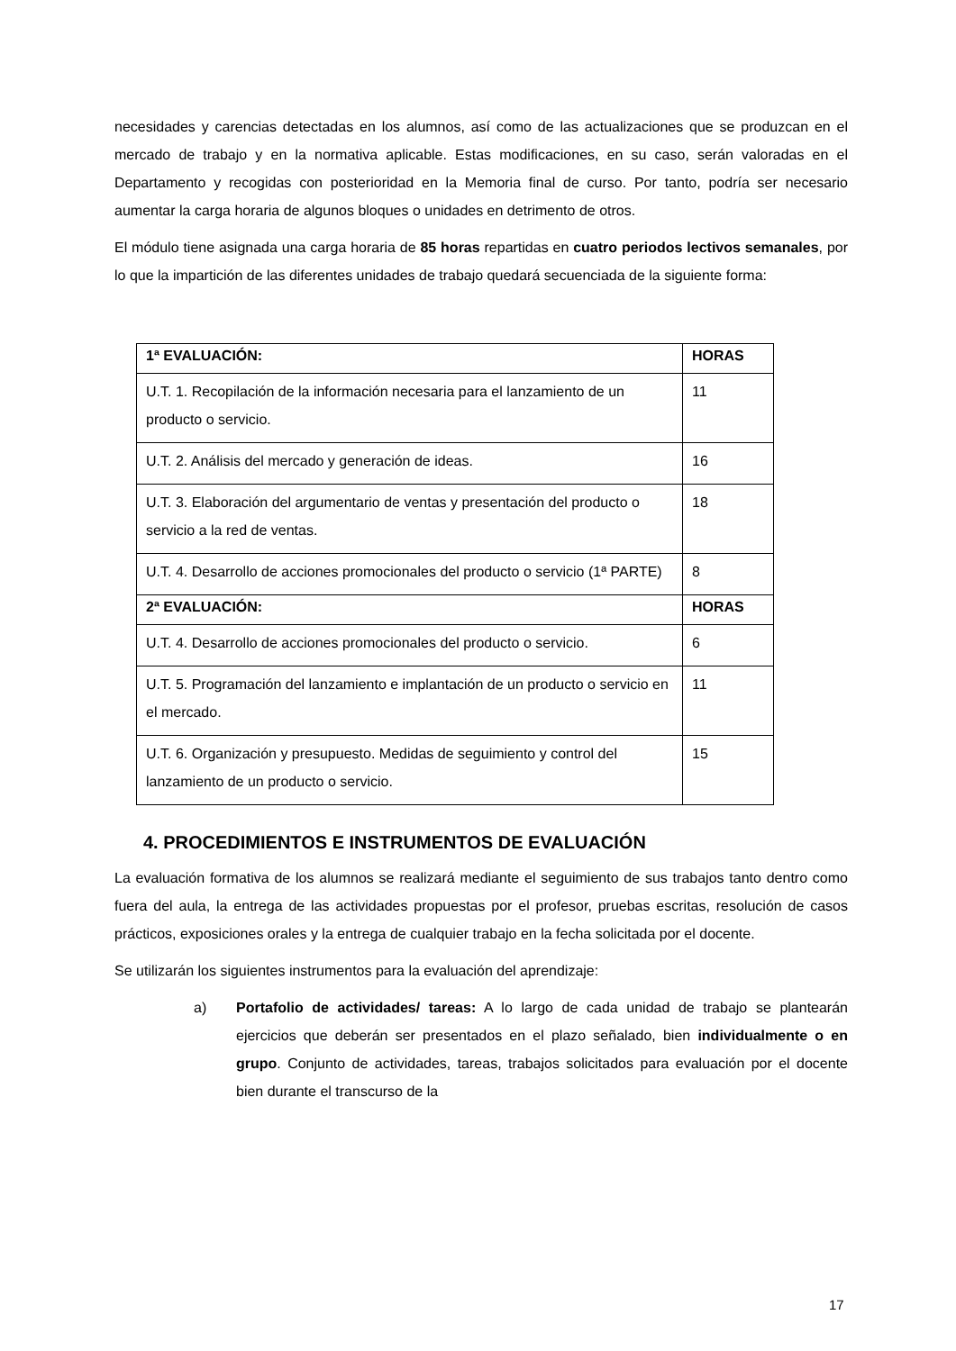necesidades y carencias detectadas en los alumnos, así como de las actualizaciones que se produzcan en el mercado de trabajo y en la normativa aplicable. Estas modificaciones, en su caso, serán valoradas en el Departamento y recogidas con posterioridad en la Memoria final de curso. Por tanto, podría ser necesario aumentar la carga horaria de algunos bloques o unidades en detrimento de otros.
El módulo tiene asignada una carga horaria de 85 horas repartidas en cuatro periodos lectivos semanales, por lo que la impartición de las diferentes unidades de trabajo quedará secuenciada de la siguiente forma:
| 1ª EVALUACIÓN: | HORAS |
| --- | --- |
| U.T. 1. Recopilación de la información necesaria para el lanzamiento de un producto o servicio. | 11 |
| U.T. 2. Análisis del mercado y generación de ideas. | 16 |
| U.T. 3. Elaboración del argumentario de ventas y presentación del producto o servicio a la red de ventas. | 18 |
| U.T. 4. Desarrollo de acciones promocionales del producto o servicio (1ª PARTE) | 8 |
| 2ª EVALUACIÓN: | HORAS |
| U.T. 4. Desarrollo de acciones promocionales del producto o servicio. | 6 |
| U.T. 5. Programación del lanzamiento e implantación de un producto o servicio en el mercado. | 11 |
| U.T. 6. Organización y presupuesto. Medidas de seguimiento y control del lanzamiento de un producto o servicio. | 15 |
4. PROCEDIMIENTOS E INSTRUMENTOS DE EVALUACIÓN
La evaluación formativa de los alumnos se realizará mediante el seguimiento de sus trabajos tanto dentro como fuera del aula, la entrega de las actividades propuestas por el profesor, pruebas escritas, resolución de casos prácticos, exposiciones orales y la entrega de cualquier trabajo en la fecha solicitada por el docente.
Se utilizarán los siguientes instrumentos para la evaluación del aprendizaje:
a) Portafolio de actividades/ tareas: A lo largo de cada unidad de trabajo se plantearán ejercicios que deberán ser presentados en el plazo señalado, bien individualmente o en grupo. Conjunto de actividades, tareas, trabajos solicitados para evaluación por el docente bien durante el transcurso de la
17